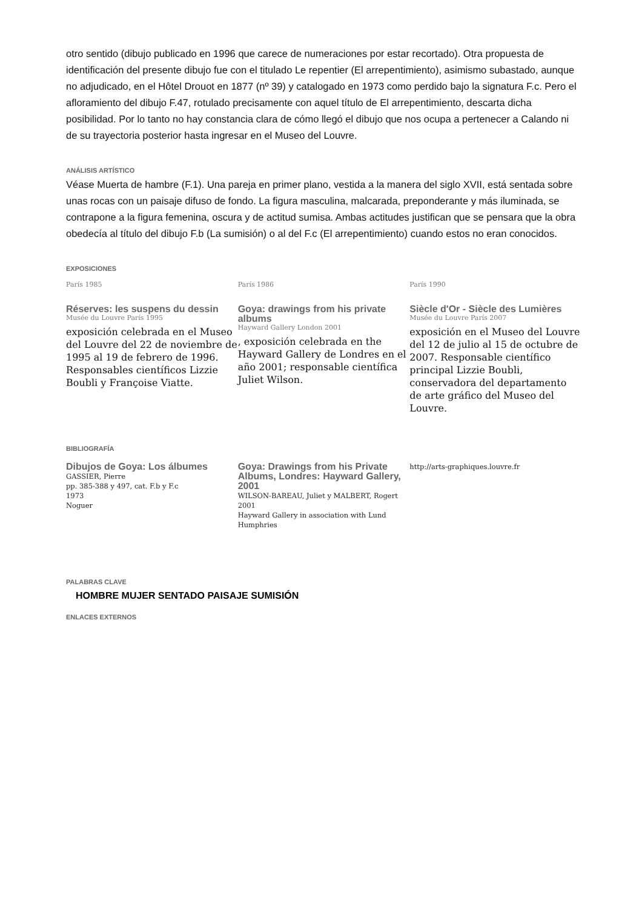otro sentido (dibujo publicado en 1996 que carece de numeraciones por estar recortado). Otra propuesta de identificación del presente dibujo fue con el titulado Le repentier (El arrepentimiento), asimismo subastado, aunque no adjudicado, en el Hôtel Drouot en 1877 (nº 39) y catalogado en 1973 como perdido bajo la signatura F.c. Pero el afloramiento del dibujo F.47, rotulado precisamente con aquel título de El arrepentimiento, descarta dicha posibilidad. Por lo tanto no hay constancia clara de cómo llegó el dibujo que nos ocupa a pertenecer a Calando ni de su trayectoria posterior hasta ingresar en el Museo del Louvre.
ANÁLISIS ARTÍSTICO
Véase Muerta de hambre (F.1). Una pareja en primer plano, vestida a la manera del siglo XVII, está sentada sobre unas rocas con un paisaje difuso de fondo. La figura masculina, malcarada, preponderante y más iluminada, se contrapone a la figura femenina, oscura y de actitud sumisa. Ambas actitudes justifican que se pensara que la obra obedecía al título del dibujo F.b (La sumisión) o al del F.c (El arrepentimiento) cuando estos no eran conocidos.
EXPOSICIONES
París 1985
Réserves: les suspens du dessin
Musée du Louvre París 1995
exposición celebrada en el Museo del Louvre del 22 de noviembre de 1995 al 19 de febrero de 1996. Responsables científicos Lizzie Boubli y Françoise Viatte.
París 1986
Goya: drawings from his private albums
Hayward Gallery London 2001
, exposición celebrada en the Hayward Gallery de Londres en el año 2001; responsable científica Juliet Wilson.
París 1990
Siècle d'Or - Siècle des Lumières
Musée du Louvre París 2007
exposición en el Museo del Louvre del 12 de julio al 15 de octubre de 2007. Responsable científico principal Lizzie Boubli, conservadora del departamento de arte gráfico del Museo del Louvre.
BIBLIOGRAFÍA
Dibujos de Goya: Los álbumes
GASSIER, Pierre
pp. 385-388 y 497, cat. F.b y F.c
1973
Noguer
Goya: Drawings from his Private Albums, Londres: Hayward Gallery, 2001
WILSON-BAREAU, Juliet y MALBERT, Rogert
2001
Hayward Gallery in association with Lund Humphries
http://arts-graphiques.louvre.fr
PALABRAS CLAVE
HOMBRE MUJER SENTADO PAISAJE SUMISIÓN
ENLACES EXTERNOS